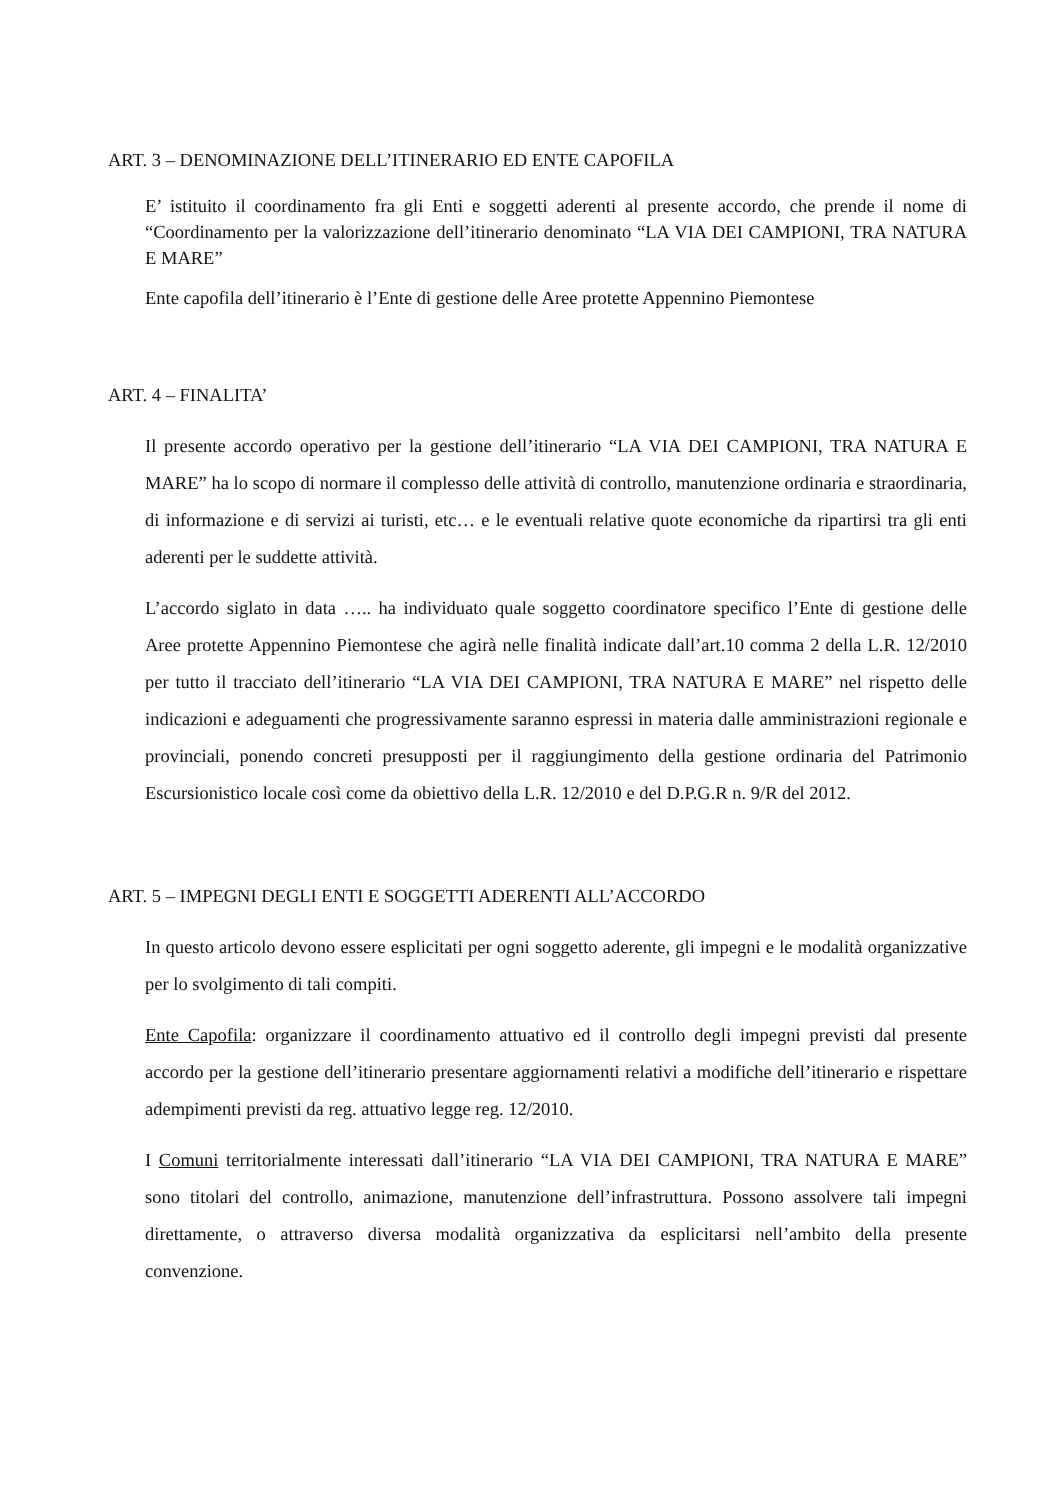ART. 3 – DENOMINAZIONE DELL’ITINERARIO ED ENTE CAPOFILA
E’ istituito il coordinamento fra gli Enti e soggetti aderenti al presente accordo, che prende il nome di “Coordinamento per la valorizzazione dell’itinerario denominato “LA VIA DEI CAMPIONI, TRA NATURA E MARE”
Ente capofila dell’itinerario è l’Ente di gestione delle Aree protette Appennino Piemontese
ART. 4 – FINALITA’
Il presente accordo operativo per la gestione dell’itinerario “LA VIA DEI CAMPIONI, TRA NATURA E MARE” ha lo scopo di normare il complesso delle attività di controllo, manutenzione ordinaria e straordinaria, di informazione e di servizi ai turisti, etc… e le eventuali relative quote economiche da ripartirsi tra gli enti aderenti per le suddette attività.
L’accordo siglato in data ….. ha individuato quale soggetto coordinatore specifico l’Ente di gestione delle Aree protette Appennino Piemontese che agirà nelle finalità indicate dall’art.10 comma 2 della L.R. 12/2010 per tutto il tracciato dell’itinerario “LA VIA DEI CAMPIONI, TRA NATURA E MARE” nel rispetto delle indicazioni e adeguamenti che progressivamente saranno espressi in materia dalle amministrazioni regionale e provinciali, ponendo concreti presupposti per il raggiungimento della gestione ordinaria del Patrimonio Escursionistico locale così come da obiettivo della L.R. 12/2010 e del D.P.G.R n. 9/R del 2012.
ART. 5 – IMPEGNI DEGLI ENTI E SOGGETTI ADERENTI ALL’ACCORDO
In questo articolo devono essere esplicitati per ogni soggetto aderente, gli impegni e le modalità organizzative per lo svolgimento di tali compiti.
Ente Capofila: organizzare il coordinamento attuativo ed il controllo degli impegni previsti dal presente accordo per la gestione dell’itinerario presentare aggiornamenti relativi a modifiche dell’itinerario e rispettare adempimenti previsti da reg. attuativo legge reg. 12/2010.
I Comuni territorialmente interessati dall’itinerario “LA VIA DEI CAMPIONI, TRA NATURA E MARE” sono titolari del controllo, animazione, manutenzione dell’infrastruttura. Possono assolvere tali impegni direttamente, o attraverso diversa modalità organizzativa da esplicitarsi nell’ambito della presente convenzione.